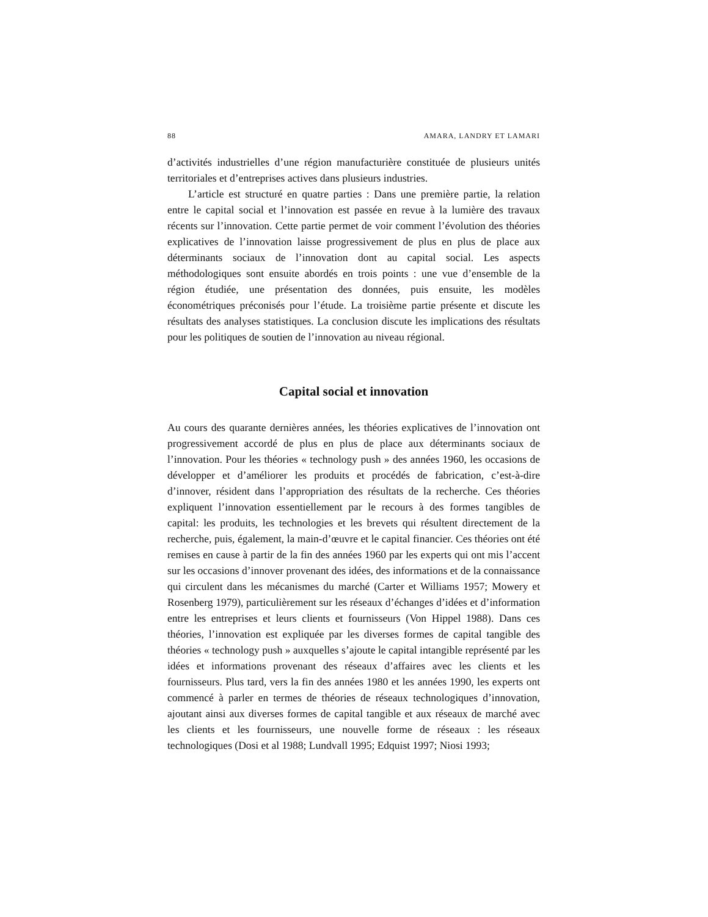88 AMARA, LANDRY ET LAMARI
d’activités industrielles d’une région manufacturière constituée de plusieurs unités territoriales et d’entreprises actives dans plusieurs industries.
L’article est structuré en quatre parties : Dans une première partie, la relation entre le capital social et l’innovation est passée en revue à la lumière des travaux récents sur l’innovation. Cette partie permet de voir comment l’évolution des théories explicatives de l’innovation laisse progressivement de plus en plus de place aux déterminants sociaux de l’innovation dont au capital social. Les aspects méthodologiques sont ensuite abordés en trois points : une vue d’ensemble de la région étudiée, une présentation des données, puis ensuite, les modèles économétriques préconisés pour l’étude. La troisième partie présente et discute les résultats des analyses statistiques. La conclusion discute les implications des résultats pour les politiques de soutien de l’innovation au niveau régional.
Capital social et innovation
Au cours des quarante dernières années, les théories explicatives de l’innovation ont progressivement accordé de plus en plus de place aux déterminants sociaux de l’innovation. Pour les théories « technology push » des années 1960, les occasions de développer et d’améliorer les produits et procédés de fabrication, c’est-à-dire d’innover, résident dans l’appropriation des résultats de la recherche. Ces théories expliquent l’innovation essentiellement par le recours à des formes tangibles de capital: les produits, les technologies et les brevets qui résultent directement de la recherche, puis, également, la main-d’œuvre et le capital financier. Ces théories ont été remises en cause à partir de la fin des années 1960 par les experts qui ont mis l’accent sur les occasions d’innover provenant des idées, des informations et de la connaissance qui circulent dans les mécanismes du marché (Carter et Williams 1957; Mowery et Rosenberg 1979), particulièrement sur les réseaux d’échanges d’idées et d’information entre les entreprises et leurs clients et fournisseurs (Von Hippel 1988). Dans ces théories, l’innovation est expliquée par les diverses formes de capital tangible des théories « technology push » auxquelles s’ajoute le capital intangible représenté par les idées et informations provenant des réseaux d’affaires avec les clients et les fournisseurs. Plus tard, vers la fin des années 1980 et les années 1990, les experts ont commencé à parler en termes de théories de réseaux technologiques d’innovation, ajoutant ainsi aux diverses formes de capital tangible et aux réseaux de marché avec les clients et les fournisseurs, une nouvelle forme de réseaux : les réseaux technologiques (Dosi et al 1988; Lundvall 1995; Edquist 1997; Niosi 1993;